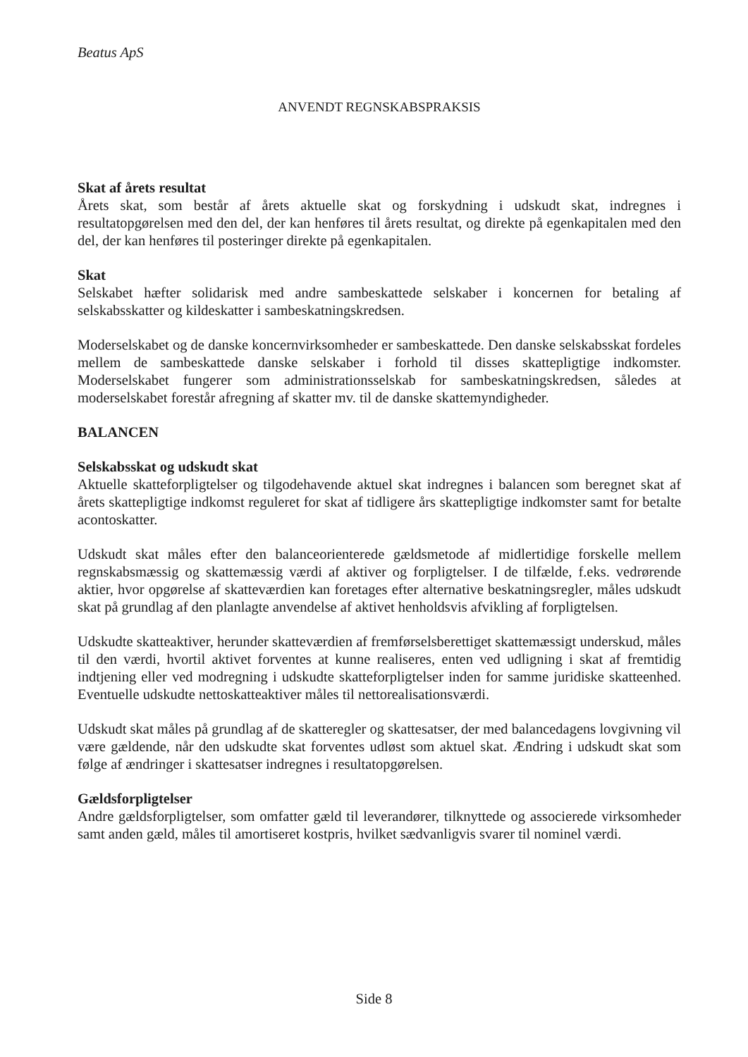Beatus ApS
ANVENDT REGNSKABSPRAKSIS
Skat af årets resultat
Årets skat, som består af årets aktuelle skat og forskydning i udskudt skat, indregnes i resultatopgørelsen med den del, der kan henføres til årets resultat, og direkte på egenkapitalen med den del, der kan henføres til posteringer direkte på egenkapitalen.
Skat
Selskabet hæfter solidarisk med andre sambeskattede selskaber i koncernen for betaling af selskabsskatter og kildeskatter i sambeskatningskredsen.
Moderselskabet og de danske koncernvirksomheder er sambeskattede. Den danske selskabsskat fordeles mellem de sambeskattede danske selskaber i forhold til disses skattepligtige indkomster. Moderselskabet fungerer som administrationsselskab for sambeskatningskredsen, således at moderselskabet forestår afregning af skatter mv. til de danske skattemyndigheder.
BALANCEN
Selskabsskat og udskudt skat
Aktuelle skatteforpligtelser og tilgodehavende aktuel skat indregnes i balancen som beregnet skat af årets skattepligtige indkomst reguleret for skat af tidligere års skattepligtige indkomster samt for betalte acontoskatter.
Udskudt skat måles efter den balanceorienterede gældsmetode af midlertidige forskelle mellem regnskabsmæssig og skattemæssig værdi af aktiver og forpligtelser. I de tilfælde, f.eks. vedrørende aktier, hvor opgørelse af skatteværdien kan foretages efter alternative beskatningsregler, måles udskudt skat på grundlag af den planlagte anvendelse af aktivet henholdsvis afvikling af forpligtelsen.
Udskudte skatteaktiver, herunder skatteværdien af fremførselsberettiget skattemæssigt underskud, måles til den værdi, hvortil aktivet forventes at kunne realiseres, enten ved udligning i skat af fremtidig indtjening eller ved modregning i udskudte skatteforpligtelser inden for samme juridiske skatteenhed. Eventuelle udskudte nettoskatteaktiver måles til nettorealisationsværdi.
Udskudt skat måles på grundlag af de skatteregler og skattesatser, der med balancedagens lovgivning vil være gældende, når den udskudte skat forventes udløst som aktuel skat. Ændring i udskudt skat som følge af ændringer i skattesatser indregnes i resultatopgørelsen.
Gældsforpligtelser
Andre gældsforpligtelser, som omfatter gæld til leverandører, tilknyttede og associerede virksomheder samt anden gæld, måles til amortiseret kostpris, hvilket sædvanligvis svarer til nominel værdi.
Side 8